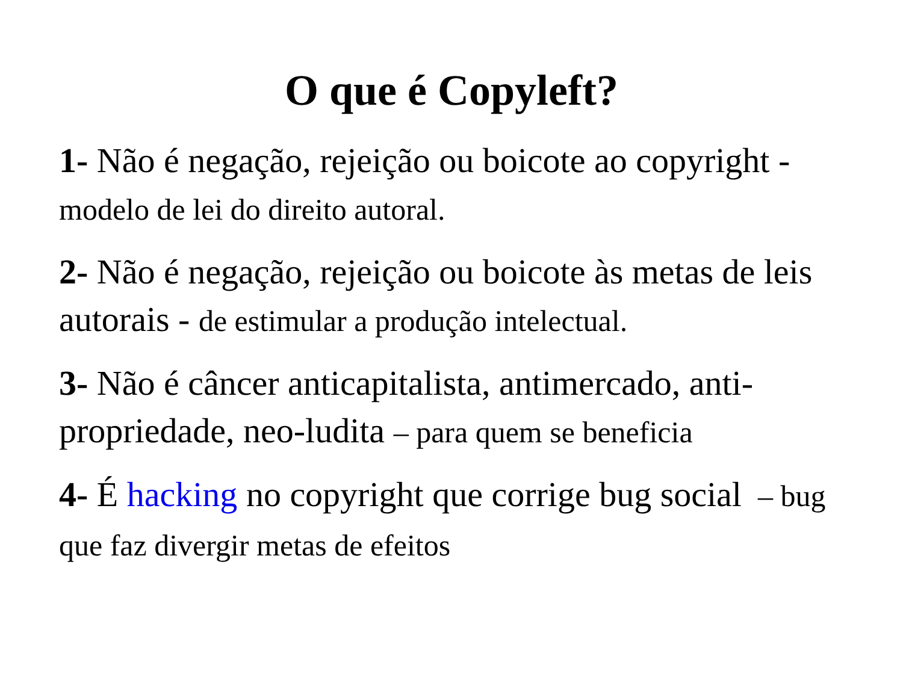O que é Copyleft?
1- Não é negação, rejeição ou boicote ao copyright - modelo de lei do direito autoral.
2- Não é negação, rejeição ou boicote às metas de leis autorais - de estimular a produção intelectual.
3- Não é câncer anticapitalista, antimercado, anti-propriedade, neo-ludita – para quem se beneficia
4- É hacking no copyright que corrige bug social – bug que faz divergir metas de efeitos